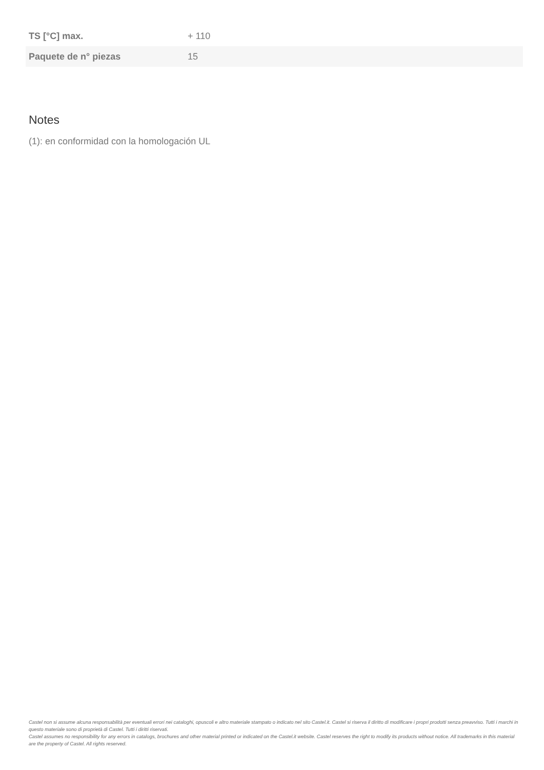| TS [°C] max. | + 110 |
| Paquete de n° piezas | 15 |
Notes
(1): en conformidad con la homologación UL
Castel non si assume alcuna responsabilità per eventuali errori nei cataloghi, opuscoli e altro materiale stampato o indicato nel sito Castel.it. Castel si riserva il diritto di modificare i propri prodotti senza preavviso. Tutti i marchi in questo materiale sono di proprietà di Castel. Tutti i diritti riservati.
Castel assumes no responsibility for any errors in catalogs, brochures and other material printed or indicated on the Castel.it website. Castel reserves the right to modify its products without notice. All trademarks in this material are the property of Castel. All rights reserved.